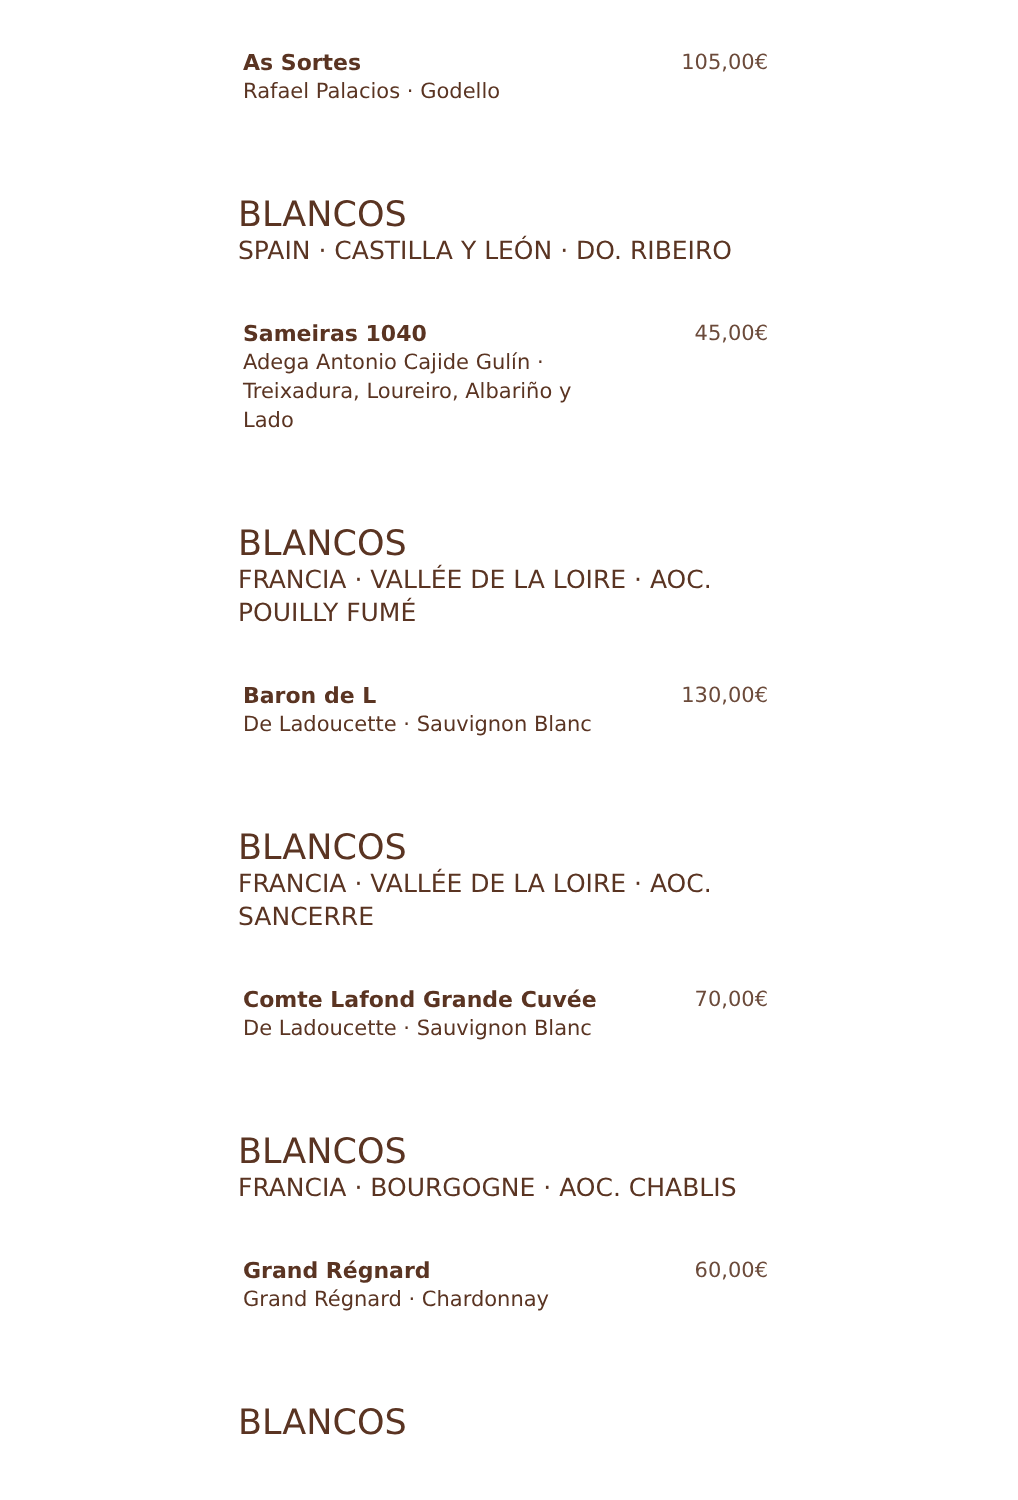As Sortes
Rafael Palacios · Godello
105,00€
BLANCOS
SPAIN · CASTILLA Y LEÓN · DO. RIBEIRO
Sameiras 1040
Adega Antonio Cajide Gulín · Treixadura, Loureiro, Albariño y Lado
45,00€
BLANCOS
FRANCIA · VALLÉE DE LA LOIRE · AOC. POUILLY FUMÉ
Baron de L
De Ladoucette · Sauvignon Blanc
130,00€
BLANCOS
FRANCIA · VALLÉE DE LA LOIRE · AOC. SANCERRE
Comte Lafond Grande Cuvée
De Ladoucette · Sauvignon Blanc
70,00€
BLANCOS
FRANCIA · BOURGOGNE · AOC. CHABLIS
Grand Régnard
Grand Régnard · Chardonnay
60,00€
BLANCOS